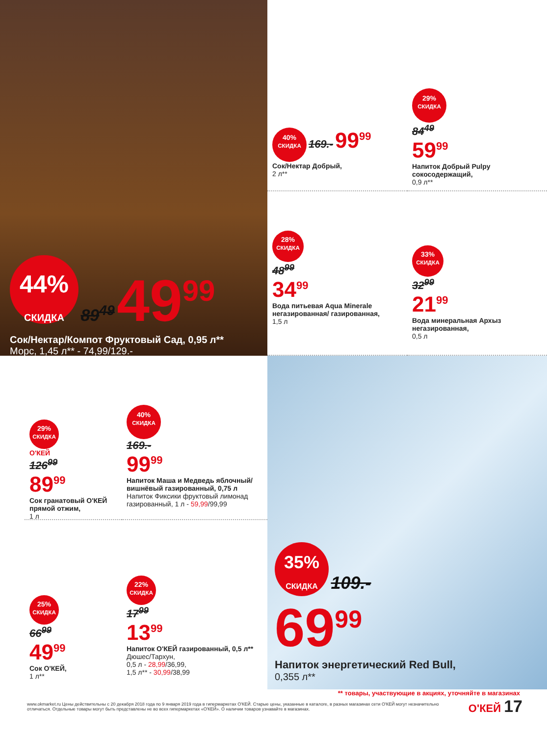44%
СКИДКА 89<sup>49</sup> 49<sup>99</sup>
Сок/Нектар/Компот Фруктовый Сад, 0,95 л**
Морс, 1,45 л** - 74,99/129.-
40%
СКИДКА 169.- 99<sup>99</sup>
Сок/Нектар Добрый,
2 л**
29%
СКИДКА
84<sup>49</sup>
59<sup>99</sup>
Напиток Добрый Pulpy сокосодержащий,
0,9 л**
28%
СКИДКА
48<sup>99</sup>
34<sup>99</sup>
Вода питьевая Aqua Minerale негазированная/ газированная,
1,5 л
33%
СКИДКА
32<sup>99</sup>
21<sup>99</sup>
Вода минеральная Архыз негазированная,
0,5 л
29%
СКИДКА
О'КЕЙ
126<sup>99</sup>
89<sup>99</sup>
Сок гранатовый О'КЕЙ прямой отжим,
1 л
40%
СКИДКА
169.-
99<sup>99</sup>
Напиток Маша и Медведь яблочный/ вишнёвый газированный, 0,75 л
Напиток Фиксики фруктовый лимонад газированный, 1 л - 59,99/99,99
25%
СКИДКА
66<sup>99</sup>
49<sup>99</sup>
Сок О'КЕЙ,
1 л**
22%
СКИДКА
17<sup>99</sup>
13<sup>99</sup>
Напиток О'КЕЙ газированный, 0,5 л**
Дюшес/Тархун,
0,5 л - 28,99/36,99,
1,5 л** - 30,99/38,99
35%
СКИДКА 109.-
69<sup>99</sup>
Напиток энергетический Red Bull,
0,355 л**
** товары, участвующие в акциях, уточняйте в магазинах
www.okmarket.ru Цены действительны с 20 декабря 2018 года по 9 января 2019 года в гипермаркетах О'КЕЙ. Старые цены, указанные в каталоге, в разных магазинах сети О'КЕЙ могут незначительно отличаться. Отдельные товары могут быть представлены не во всех гипермаркетах «О'КЕЙ». О наличии товаров узнавайте в магазинах.
О'КЕЙ 17